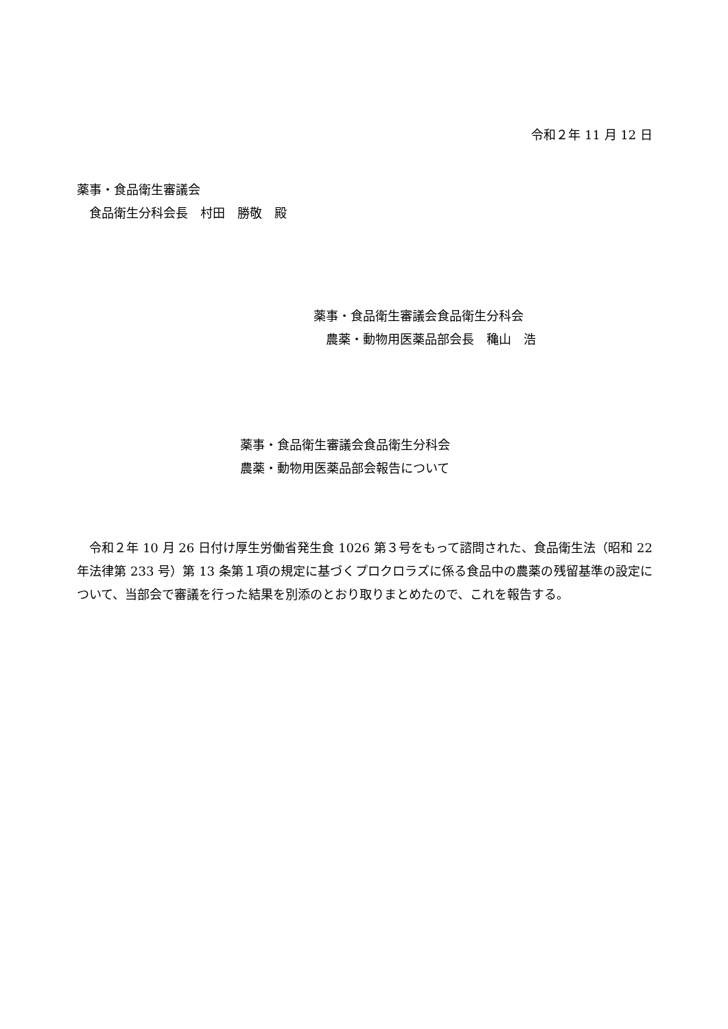令和２年 11 月 12 日
薬事・食品衛生審議会
　食品衛生分科会長　村田　勝敬　殿
薬事・食品衛生審議会食品衛生分科会
　農薬・動物用医薬品部会長　穐山　浩
薬事・食品衛生審議会食品衛生分科会
農薬・動物用医薬品部会報告について
　令和２年 10 月 26 日付け厚生労働省発生食 1026 第３号をもって諮問された、食品衛生法（昭和 22 年法律第 233 号）第 13 条第１項の規定に基づくプロクロラズに係る食品中の農薬の残留基準の設定について、当部会で審議を行った結果を別添のとおり取りまとめたので、これを報告する。